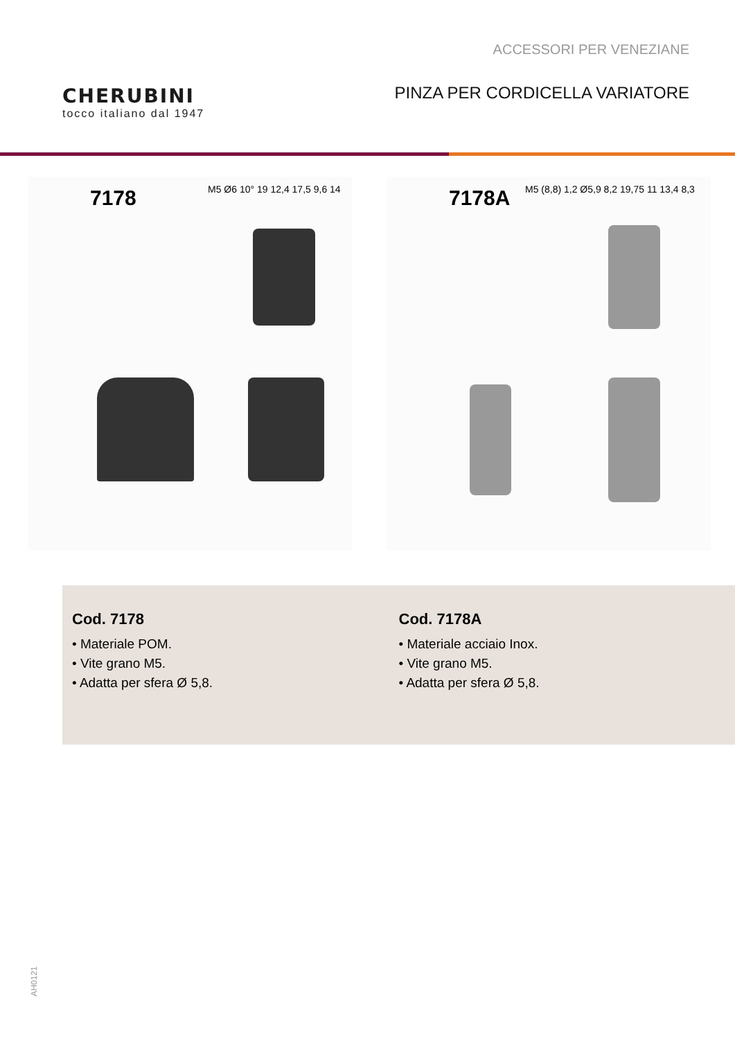ACCESSORI PER VENEZIANE
CHERUBINI
tocco italiano dal 1947
PINZA PER CORDICELLA VARIATORE
7178
M5 Ø6 10° 19 12,4 17,5 9,6 14
7178A
M5 (8,8) 1,2 Ø5,9 8,2 19,75 11 13,4 8,3
Cod. 7178
• Materiale POM.
• Vite grano M5.
• Adatta per sfera Ø 5,8.
Cod. 7178A
• Materiale acciaio Inox.
• Vite grano M5.
• Adatta per sfera Ø 5,8.
AH0121